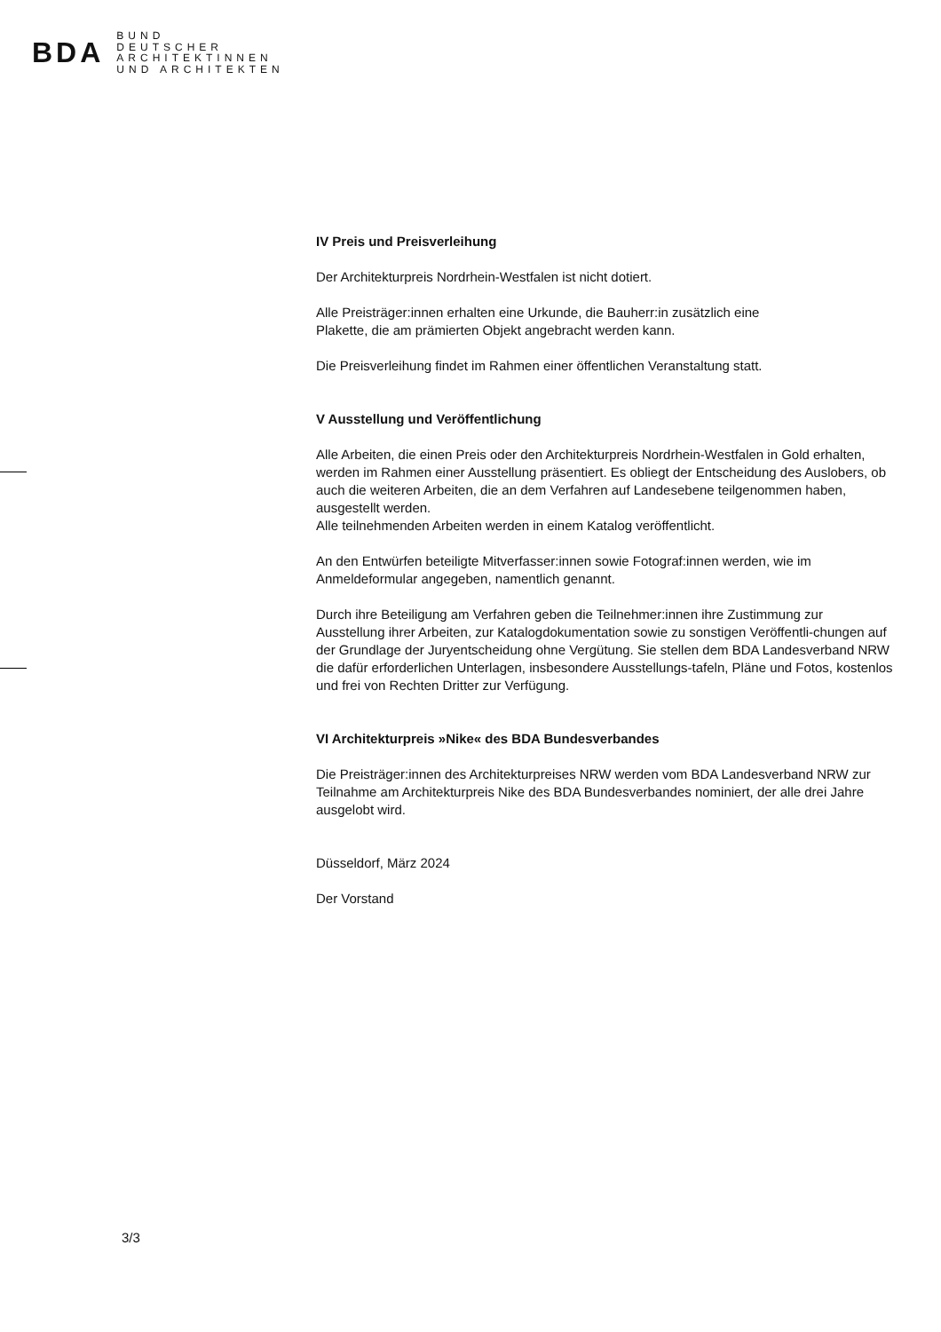BDA
BUND
DEUTSCHER
ARCHITEKTINNEN
UND ARCHITEKTEN
IV Preis und Preisverleihung
Der Architekturpreis Nordrhein-Westfalen ist nicht dotiert.
Alle Preisträger:innen erhalten eine Urkunde, die Bauherr:in zusätzlich eine
Plakette, die am prämierten Objekt angebracht werden kann.
Die Preisverleihung findet im Rahmen einer öffentlichen Veranstaltung statt.
V Ausstellung und Veröffentlichung
Alle Arbeiten, die einen Preis oder den Architekturpreis Nordrhein-Westfalen in Gold erhalten, werden im Rahmen einer Ausstellung präsentiert. Es obliegt der Entscheidung des Auslobers, ob auch die weiteren Arbeiten, die an dem Verfahren auf Landesebene teilgenommen haben, ausgestellt werden.
Alle teilnehmenden Arbeiten werden in einem Katalog veröffentlicht.
An den Entwürfen beteiligte Mitverfasser:innen sowie Fotograf:innen werden, wie im Anmeldeformular angegeben, namentlich genannt.
Durch ihre Beteiligung am Verfahren geben die Teilnehmer:innen ihre Zustimmung zur Ausstellung ihrer Arbeiten, zur Katalogdokumentation sowie zu sonstigen Veröffentli-chungen auf der Grundlage der Juryentscheidung ohne Vergütung. Sie stellen dem BDA Landesverband NRW die dafür erforderlichen Unterlagen, insbesondere Ausstellungs-tafeln, Pläne und Fotos, kostenlos und frei von Rechten Dritter zur Verfügung.
VI Architekturpreis »Nike« des BDA Bundesverbandes
Die Preisträger:innen des Architekturpreises NRW werden vom BDA Landesverband NRW zur Teilnahme am Architekturpreis Nike des BDA Bundesverbandes nominiert, der alle drei Jahre ausgelobt wird.
Düsseldorf, März 2024
Der Vorstand
3/3